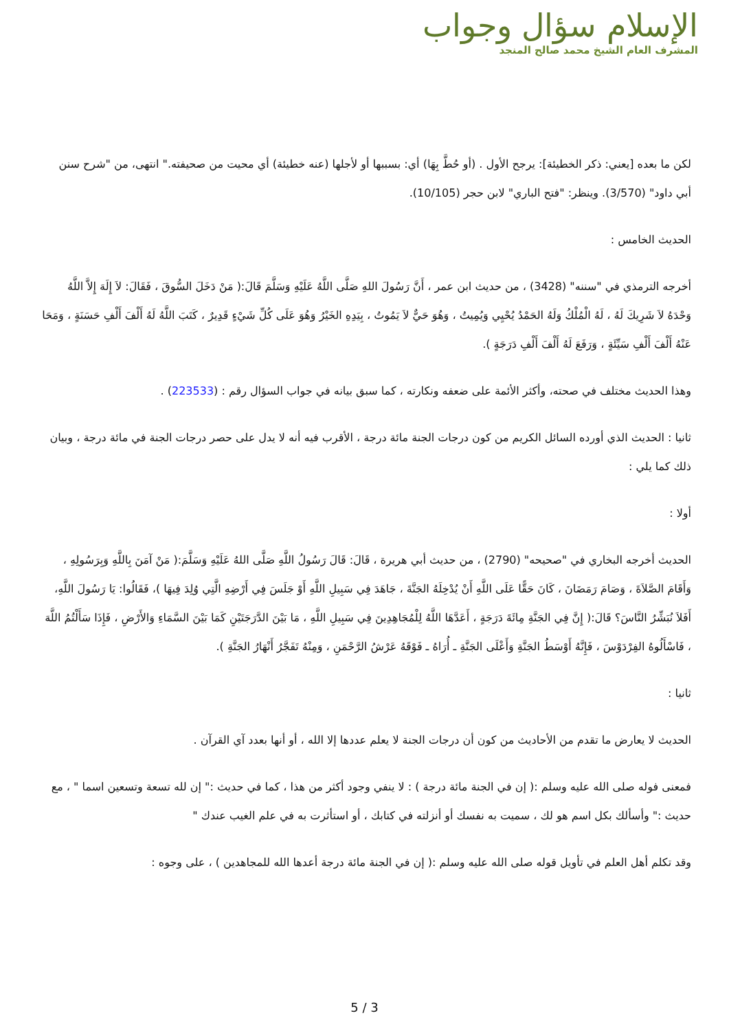الإسلام سؤال وجواب
المشرف العام الشيخ محمد صالح المنجد
لكن ما بعده [يعني: ذكر الخطيئة]: يرجح الأول . (أو حُطَّ بِهَا) أي: بسببها أو لأجلها (عنه خطيئة) أي محيت من صحيفته." انتهى، من "شرح سنن أبي داود" (3/570). وينظر: "فتح الباري" لابن حجر (10/105).
الحديث الخامس :
أخرجه الترمذي في "سننه" (3428) ، من حديث ابن عمر ، أَنَّ رَسُولَ اللهِ صَلَّى اللَّهُ عَلَيْهِ وَسَلَّمَ قَالَ:( مَنْ دَخَلَ السُّوقَ ، فَقَالَ: لاَ إِلَهَ إِلاَّ اللَّهُ وَحْدَهُ لاَ شَرِيكَ لَهُ ، لَهُ الْمُلْكُ وَلَهُ الحَمْدُ يُحْيِي وَيُمِيتُ ، وَهُوَ حَيٌّ لاَ يَمُوتُ ، بِيَدِهِ الخَيْرُ وَهُوَ عَلَى كُلِّ شَيْءٍ قَدِيرٌ ، كَتَبَ اللَّهُ لَهُ أَلْفَ أَلْفِ حَسَنَةٍ ، وَمَحَا عَنْهُ أَلْفَ أَلْفِ سَيِّئَةٍ ، وَرَفَعَ لَهُ أَلْفَ أَلْفِ دَرَجَةٍ ).
وهذا الحديث مختلف في صحته، وأكثر الأئمة على ضعفه ونكارته ، كما سبق بيانه في جواب السؤال رقم : (223533) .
ثانيا : الحديث الذي أورده السائل الكريم من كون درجات الجنة مائة درجة ، الأقرب فيه أنه لا يدل على حصر درجات الجنة في مائة درجة ، وبيان ذلك كما يلي :
أولا :
الحديث أخرجه البخاري في "صحيحه" (2790) ، من حديث أبي هريرة ، قَالَ: قَالَ رَسُولُ اللَّهِ صَلَّى اللهُ عَلَيْهِ وَسَلَّمَ:( مَنْ آمَنَ بِاللَّهِ وَبِرَسُولِهِ ، وَأَقَامَ الصَّلاَةَ ، وَصَامَ رَمَضَانَ ، كَانَ حَقًّا عَلَى اللَّهِ أَنْ يُدْخِلَهُ الجَنَّةَ ، جَاهَدَ فِي سَبِيلِ اللَّهِ أَوْ جَلَسَ فِي أَرْضِهِ الَّتِي وُلِدَ فِيهَا )، فَقَالُوا: يَا رَسُولَ اللَّهِ، أَفَلاَ نُبَشِّرُ النَّاسَ؟ قَالَ:( إِنَّ فِي الجَنَّةِ مِائَةَ دَرَجَةٍ ، أَعَدَّهَا اللَّهُ لِلْمُجَاهِدِينَ فِي سَبِيلِ اللَّهِ ، مَا بَيْنَ الدَّرَجَتَيْنِ كَمَا بَيْنَ السَّمَاءِ وَالأَرْضِ ، فَإِذَا سَأَلْتُمُ اللَّهَ ، فَاسْأَلُوهُ الفِرْدَوْسَ ، فَإِنَّهُ أَوْسَطُ الجَنَّةِ وَأَعْلَى الجَنَّةِ ـ أُرَاهُ ـ فَوْقَهُ عَرْشُ الرَّحْمَنِ ، وَمِنْهُ تَفَجَّرُ أَنْهَارُ الجَنَّةِ ).
ثانيا :
الحديث لا يعارض ما تقدم من الأحاديث من كون أن درجات الجنة لا يعلم عددها إلا الله ، أو أنها بعدد آي القرآن .
فمعنى فوله صلى الله عليه وسلم :( إن في الجنة مائة درجة ) : لا ينفي وجود أكثر من هذا ، كما في حديث :" إن لله تسعة وتسعين اسما " ، مع حديث :" وأسألك بكل اسم هو لك ، سميت به نفسك أو أنزلته في كتابك ، أو استأثرت به في علم الغيب عندك "
وقد تكلم أهل العلم في تأويل قوله صلى الله عليه وسلم :( إن في الجنة مائة درجة أعدها الله للمجاهدين ) ، على وجوه :
5 / 3